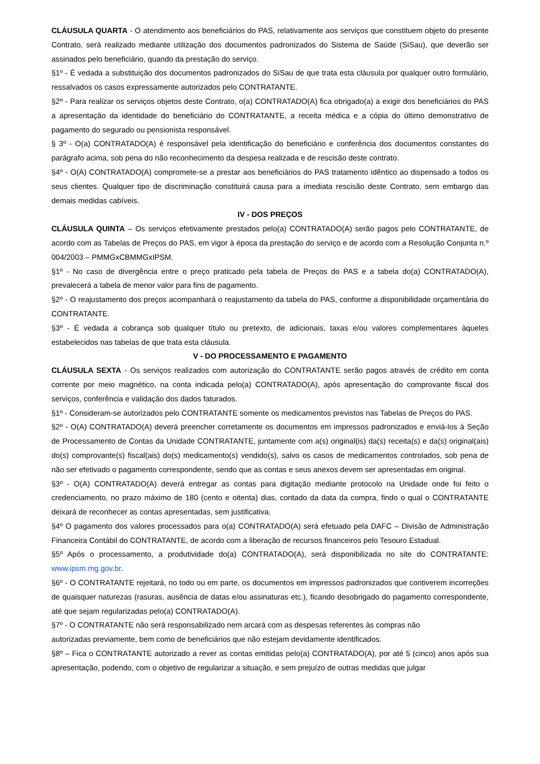CLÁUSULA QUARTA - O atendimento aos beneficiários do PAS, relativamente aos serviços que constituem objeto do presente Contrato, será realizado mediante utilização dos documentos padronizados do Sistema de Saúde (SiSau), que deverão ser assinados pelo beneficiário, quando da prestação do serviço.
§1º - É vedada a substituição dos documentos padronizados do SiSau de que trata esta cláusula por qualquer outro formulário, ressalvados os casos expressamente autorizados pelo CONTRATANTE.
§2º - Para realizar os serviços objetos deste Contrato, o(a) CONTRATADO(A) fica obrigado(a) a exigir dos beneficiários do PAS a apresentação da identidade do beneficiário do CONTRATANTE, a receita médica e a cópia do último demonstrativo de pagamento do segurado ou pensionista responsável.
§ 3º - O(a) CONTRATADO(A) é responsável pela identificação do beneficiário e conferência dos documentos constantes do parágrafo acima, sob pena do não reconhecimento da despesa realizada e de rescisão deste contrato.
§4º - O(A) CONTRATADO(A) compromete-se a prestar aos beneficiários do PAS tratamento idêntico ao dispensado a todos os seus clientes. Qualquer tipo de discriminação constituirá causa para a imediata rescisão deste Contrato, sem embargo das demais medidas cabíveis.
IV - DOS PREÇOS
CLÁUSULA QUINTA – Os serviços efetivamente prestados pelo(a) CONTRATADO(A) serão pagos pelo CONTRATANTE, de acordo com as Tabelas de Preços do PAS, em vigor à época da prestação do serviço e de acordo com a Resolução Conjunta n.º 004/2003 – PMMGxCBMMGxIPSM.
§1º - No caso de divergência entre o preço praticado pela tabela de Preços do PAS e a tabela do(a) CONTRATADO(A), prevalecerá a tabela de menor valor para fins de pagamento.
§2º - O reajustamento dos preços acompanhará o reajustamento da tabela do PAS, conforme a disponibilidade orçamentária do CONTRATANTE.
§3º - É vedada a cobrança sob qualquer título ou pretexto, de adicionais, taxas e/ou valores complementares àqueles estabelecidos nas tabelas de que trata esta cláusula.
V - DO PROCESSAMENTO E PAGAMENTO
CLÁUSULA SEXTA - Os serviços realizados com autorização do CONTRATANTE serão pagos através de crédito em conta corrente por meio magnético, na conta indicada pelo(a) CONTRATADO(A), após apresentação do comprovante fiscal dos serviços, conferência e validação dos dados faturados.
§1º - Consideram-se autorizados pelo CONTRATANTE somente os medicamentos previstos nas Tabelas de Preços do PAS.
§2º - O(A) CONTRATADO(A) deverá preencher corretamente os documentos em impressos padronizados e enviá-los à Seção de Processamento de Contas da Unidade CONTRATANTE, juntamente com a(s) original(is) da(s) receita(s) e da(s) original(ais) do(s) comprovante(s) fiscal(ais) do(s) medicamento(s) vendido(s), salvo os casos de medicamentos controlados, sob pena de não ser efetivado o pagamento correspondente, sendo que as contas e seus anexos devem ser apresentadas em original.
§3º - O(A) CONTRATADO(A) deverá entregar as contas para digitação mediante protocolo na Unidade onde foi feito o credenciamento, no prazo máximo de 180 (cento e oitenta) dias, contado da data da compra, findo o qual o CONTRATANTE deixará de reconhecer as contas apresentadas, sem justificativa.
§4º O pagamento dos valores processados para o(a) CONTRATADO(A) será efetuado pela DAFC – Divisão de Administração Financeira Contábil do CONTRATANTE, de acordo com a liberação de recursos financeiros pelo Tesouro Estadual.
§5º Após o processamento, a produtividade do(a) CONTRATADO(A), será disponibilizada no site do CONTRATANTE: www.ipsm.mg.gov.br.
§6º - O CONTRATANTE rejeitará, no todo ou em parte, os documentos em impressos padronizados que contiverem incorreções de quaisquer naturezas (rasuras, ausência de datas e/ou assinaturas etc.), ficando desobrigado do pagamento correspondente, até que sejam regularizadas pelo(a) CONTRATADO(A).
§7º - O CONTRATANTE não será responsabilizado nem arcará com as despesas referentes às compras não
autorizadas previamente, bem como de beneficiários que não estejam devidamente identificados.
§8º – Fica o CONTRATANTE autorizado a rever as contas emitidas pelo(a) CONTRATADO(A), por até 5 (cinco) anos após sua apresentação, podendo, com o objetivo de regularizar a situação, e sem prejuízo de outras medidas que julgar